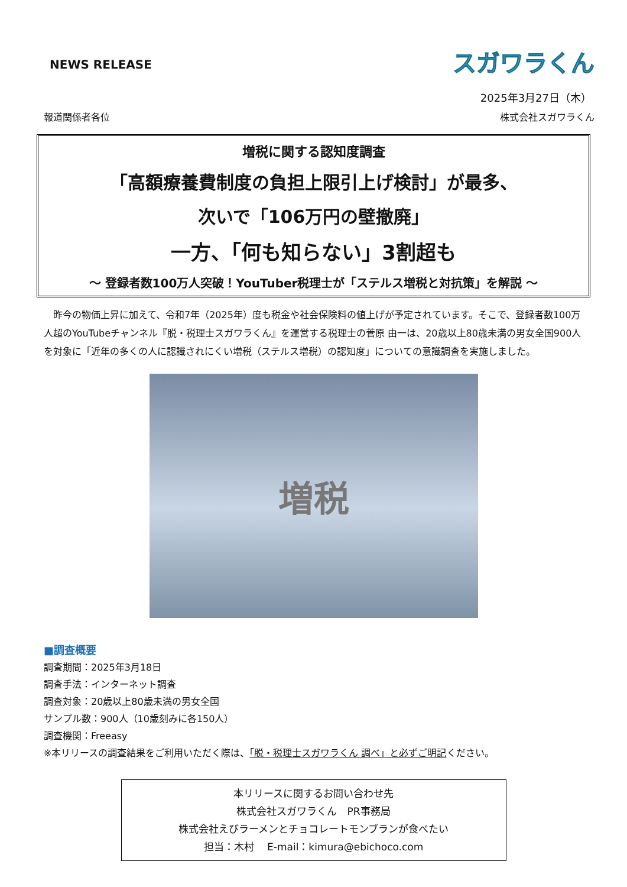NEWS RELEASE
スガワラくん
2025年3月27日（木）
報道関係者各位 株式会社スガワラくん
増税に関する認知度調査
「高額療養費制度の負担上限引上げ検討」が最多、
次いで「106万円の壁撤廃」
一方、「何も知らない」3割超も
～ 登録者数100万人突破！YouTuber税理士が「ステルス増税と対抗策」を解説 ～
昨今の物価上昇に加えて、令和7年（2025年）度も税金や社会保険料の値上げが予定されています。そこで、登録者数100万人超のYouTubeチャンネル『脱・税理士スガワラくん』を運営する税理士の菅原 由一は、20歳以上80歳未満の男女全国900人を対象に「近年の多くの人に認識されにくい増税（ステルス増税）の認知度」についての意識調査を実施しました。
増税
■調査概要
調査期間：2025年3月18日
調査手法：インターネット調査
調査対象：20歳以上80歳未満の男女全国
サンプル数：900人（10歳刻みに各150人）
調査機関：Freeasy
※本リリースの調査結果をご利用いただく際は、「脱・税理士スガワラくん 調べ」と必ずご明記ください。
本リリースに関するお問い合わせ先
株式会社スガワラくん　PR事務局
株式会社えびラーメンとチョコレートモンブランが食べたい
担当：木村　 E-mail：kimura@ebichoco.com